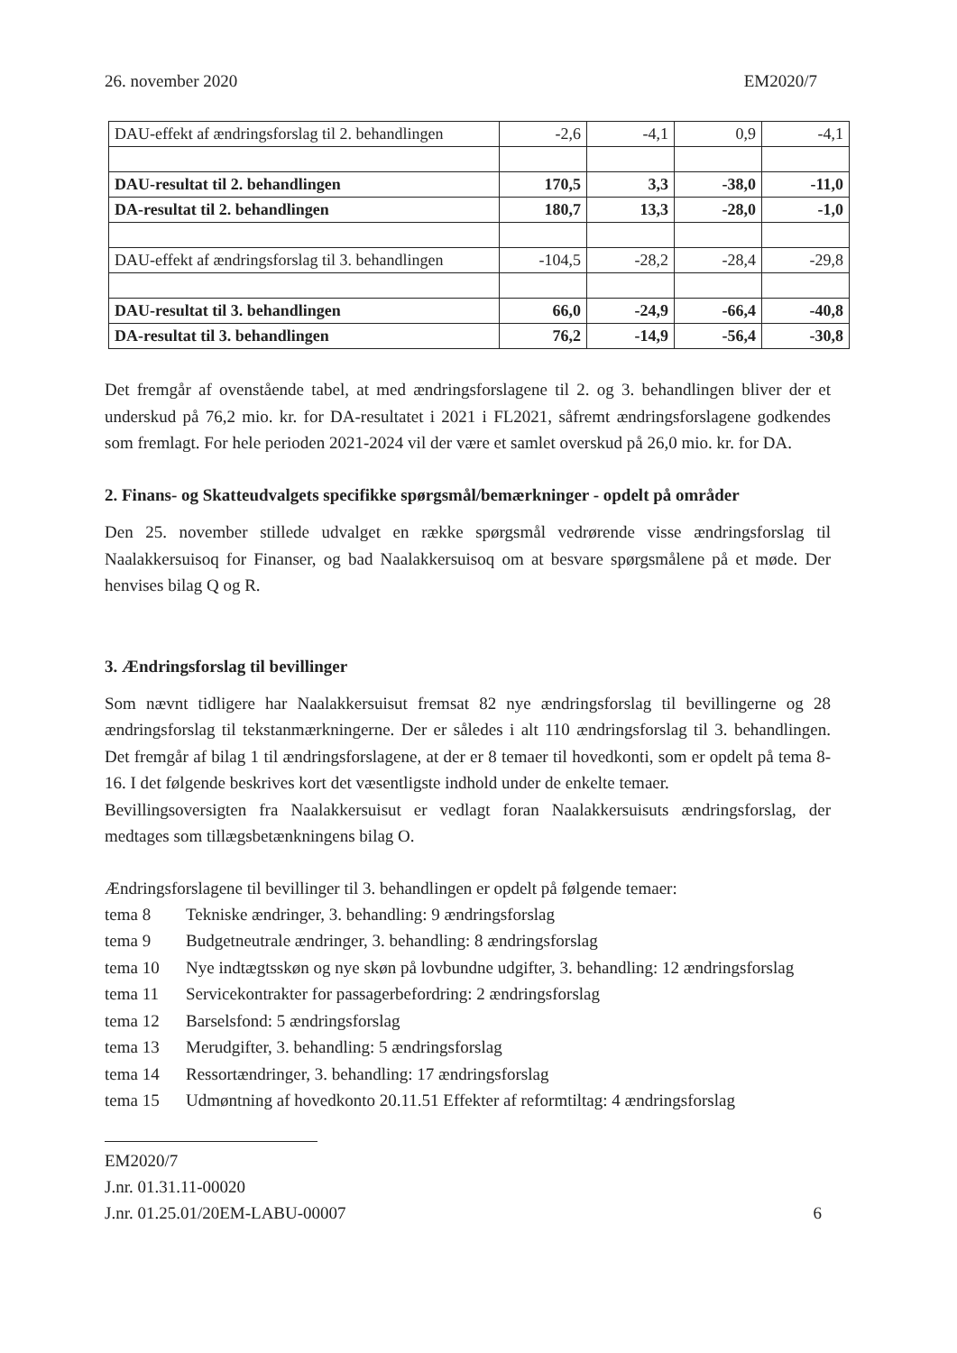26. november 2020 EM2020/7
| DAU-effekt af ændringsforslag til 2. behandlingen | -2,6 | -4,1 | 0,9 | -4,1 |
| DAU-resultat til 2. behandlingen | 170,5 | 3,3 | -38,0 | -11,0 |
| DA-resultat til 2. behandlingen | 180,7 | 13,3 | -28,0 | -1,0 |
| DAU-effekt af ændringsforslag til 3. behandlingen | -104,5 | -28,2 | -28,4 | -29,8 |
| DAU-resultat til 3. behandlingen | 66,0 | -24,9 | -66,4 | -40,8 |
| DA-resultat til 3. behandlingen | 76,2 | -14,9 | -56,4 | -30,8 |
Det fremgår af ovenstående tabel, at med ændringsforslagene til 2. og 3. behandlingen bliver der et underskud på 76,2 mio. kr. for DA-resultatet i 2021 i FL2021, såfremt ændringsforslagene godkendes som fremlagt. For hele perioden 2021-2024 vil der være et samlet overskud på 26,0 mio. kr. for DA.
2. Finans- og Skatteudvalgets specifikke spørgsmål/bemærkninger - opdelt på områder
Den 25. november stillede udvalget en række spørgsmål vedrørende visse ændringsforslag til Naalakkersuisoq for Finanser, og bad Naalakkersuisoq om at besvare spørgsmålene på et møde. Der henvises bilag Q og R.
3. Ændringsforslag til bevillinger
Som nævnt tidligere har Naalakkersuisut fremsat 82 nye ændringsforslag til bevillingerne og 28 ændringsforslag til tekstanmærkningerne. Der er således i alt 110 ændringsforslag til 3. behandlingen. Det fremgår af bilag 1 til ændringsforslagene, at der er 8 temaer til hovedkonti, som er opdelt på tema 8-16. I det følgende beskrives kort det væsentligste indhold under de enkelte temaer.
Bevillingsoversigten fra Naalakkersuisut er vedlagt foran Naalakkersuisuts ændringsforslag, der medtages som tillægsbetænkningens bilag O.
Ændringsforslagene til bevillinger til 3. behandlingen er opdelt på følgende temaer:
tema 8 Tekniske ændringer, 3. behandling: 9 ændringsforslag
tema 9 Budgetneutrale ændringer, 3. behandling: 8 ændringsforslag
tema 10 Nye indtægtsskøn og nye skøn på lovbundne udgifter, 3. behandling: 12 ændringsforslag
tema 11 Servicekontrakter for passagerbefordring: 2 ændringsforslag
tema 12 Barselsfond: 5 ændringsforslag
tema 13 Merudgifter, 3. behandling: 5 ændringsforslag
tema 14 Ressortændringer, 3. behandling: 17 ændringsforslag
tema 15 Udmøntning af hovedkonto 20.11.51 Effekter af reformtiltag: 4 ændringsforslag
EM2020/7
J.nr. 01.31.11-00020
J.nr. 01.25.01/20EM-LABU-00007 6